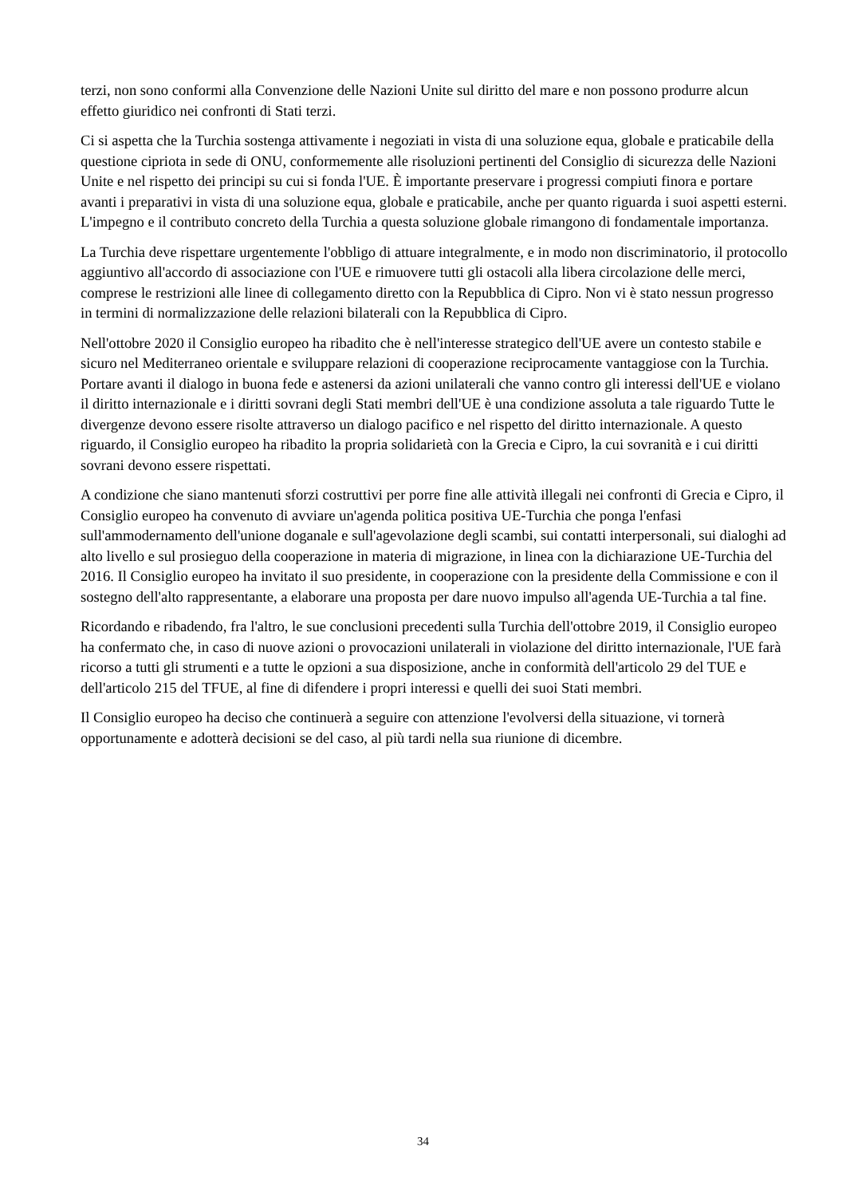terzi, non sono conformi alla Convenzione delle Nazioni Unite sul diritto del mare e non possono produrre alcun effetto giuridico nei confronti di Stati terzi.
Ci si aspetta che la Turchia sostenga attivamente i negoziati in vista di una soluzione equa, globale e praticabile della questione cipriota in sede di ONU, conformemente alle risoluzioni pertinenti del Consiglio di sicurezza delle Nazioni Unite e nel rispetto dei principi su cui si fonda l'UE. È importante preservare i progressi compiuti finora e portare avanti i preparativi in vista di una soluzione equa, globale e praticabile, anche per quanto riguarda i suoi aspetti esterni. L'impegno e il contributo concreto della Turchia a questa soluzione globale rimangono di fondamentale importanza.
La Turchia deve rispettare urgentemente l'obbligo di attuare integralmente, e in modo non discriminatorio, il protocollo aggiuntivo all'accordo di associazione con l'UE e rimuovere tutti gli ostacoli alla libera circolazione delle merci, comprese le restrizioni alle linee di collegamento diretto con la Repubblica di Cipro. Non vi è stato nessun progresso in termini di normalizzazione delle relazioni bilaterali con la Repubblica di Cipro.
Nell'ottobre 2020 il Consiglio europeo ha ribadito che è nell'interesse strategico dell'UE avere un contesto stabile e sicuro nel Mediterraneo orientale e sviluppare relazioni di cooperazione reciprocamente vantaggiose con la Turchia. Portare avanti il dialogo in buona fede e astenersi da azioni unilaterali che vanno contro gli interessi dell'UE e violano il diritto internazionale e i diritti sovrani degli Stati membri dell'UE è una condizione assoluta a tale riguardo Tutte le divergenze devono essere risolte attraverso un dialogo pacifico e nel rispetto del diritto internazionale. A questo riguardo, il Consiglio europeo ha ribadito la propria solidarietà con la Grecia e Cipro, la cui sovranità e i cui diritti sovrani devono essere rispettati.
A condizione che siano mantenuti sforzi costruttivi per porre fine alle attività illegali nei confronti di Grecia e Cipro, il Consiglio europeo ha convenuto di avviare un'agenda politica positiva UE-Turchia che ponga l'enfasi sull'ammodernamento dell'unione doganale e sull'agevolazione degli scambi, sui contatti interpersonali, sui dialoghi ad alto livello e sul prosieguo della cooperazione in materia di migrazione, in linea con la dichiarazione UE-Turchia del 2016. Il Consiglio europeo ha invitato il suo presidente, in cooperazione con la presidente della Commissione e con il sostegno dell'alto rappresentante, a elaborare una proposta per dare nuovo impulso all'agenda UE-Turchia a tal fine.
Ricordando e ribadendo, fra l'altro, le sue conclusioni precedenti sulla Turchia dell'ottobre 2019, il Consiglio europeo ha confermato che, in caso di nuove azioni o provocazioni unilaterali in violazione del diritto internazionale, l'UE farà ricorso a tutti gli strumenti e a tutte le opzioni a sua disposizione, anche in conformità dell'articolo 29 del TUE e dell'articolo 215 del TFUE, al fine di difendere i propri interessi e quelli dei suoi Stati membri.
Il Consiglio europeo ha deciso che continuerà a seguire con attenzione l'evolversi della situazione, vi tornerà opportunamente e adotterà decisioni se del caso, al più tardi nella sua riunione di dicembre.
34